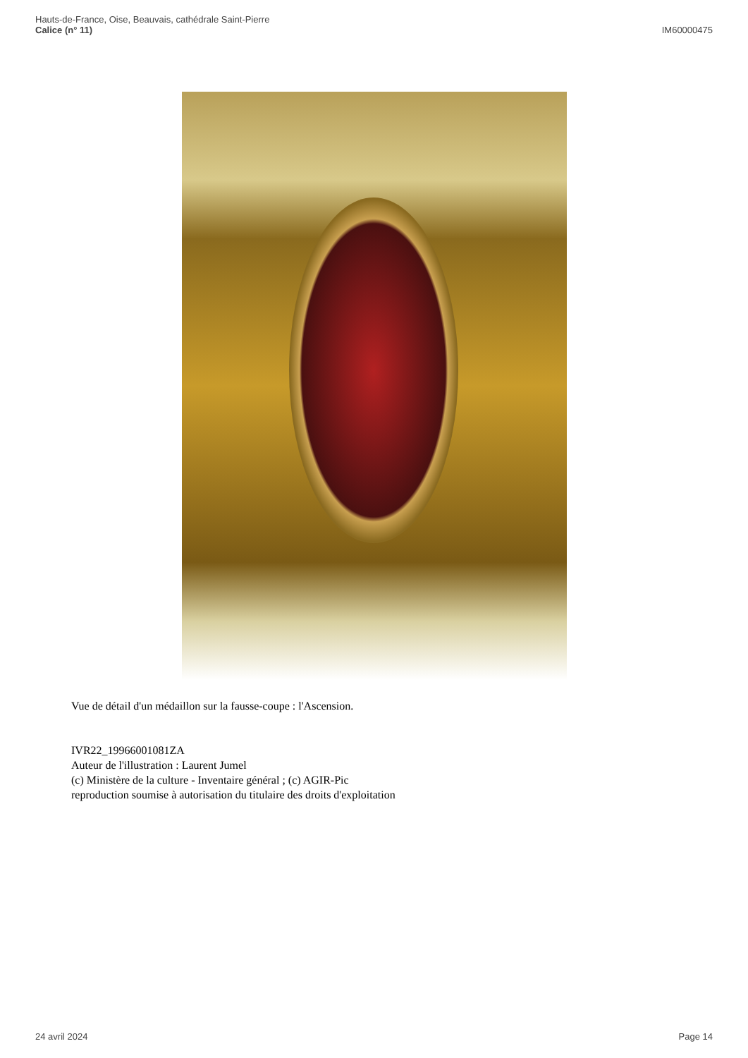Hauts-de-France, Oise, Beauvais, cathédrale Saint-Pierre
Calice (n° 11)
IM60000475
Vue de détail d'un médaillon sur la fausse-coupe : l'Ascension.
IVR22_19966001081ZA
Auteur de l'illustration : Laurent Jumel
(c) Ministère de la culture - Inventaire général ; (c) AGIR-Pic
reproduction soumise à autorisation du titulaire des droits d'exploitation
24 avril 2024 Page 14